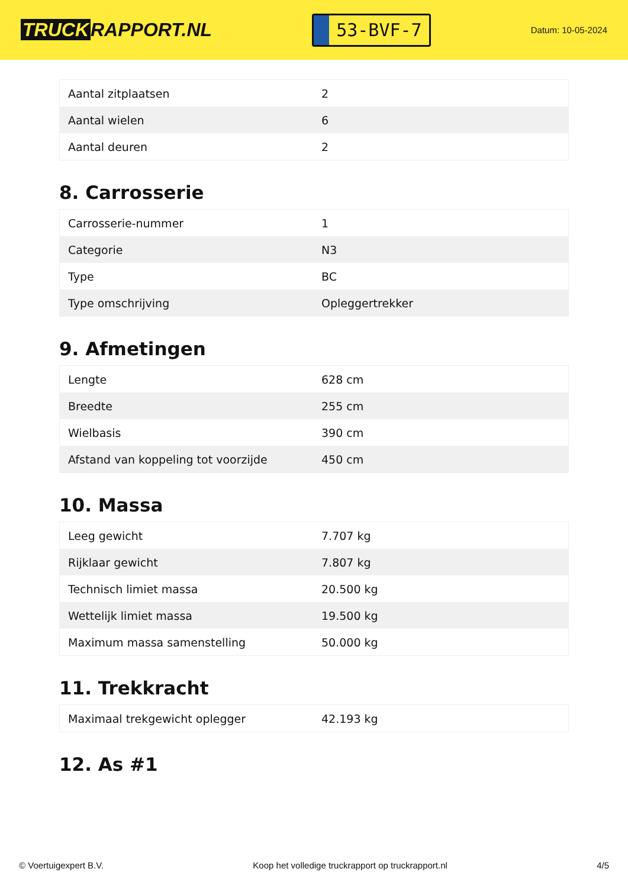TRUCK RAPPORT.NL
53-BVF-7
Datum: 10-05-2024
| Aantal zitplaatsen | 2 |
| Aantal wielen | 6 |
| Aantal deuren | 2 |
8. Carrosserie
| Carrosserie-nummer | 1 |
| Categorie | N3 |
| Type | BC |
| Type omschrijving | Opleggertrekker |
9. Afmetingen
| Lengte | 628 cm |
| Breedte | 255 cm |
| Wielbasis | 390 cm |
| Afstand van koppeling tot voorzijde | 450 cm |
10. Massa
| Leeg gewicht | 7.707 kg |
| Rijklaar gewicht | 7.807 kg |
| Technisch limiet massa | 20.500 kg |
| Wettelijk limiet massa | 19.500 kg |
| Maximum massa samenstelling | 50.000 kg |
11. Trekkracht
| Maximaal trekgewicht oplegger | 42.193 kg |
12. As #1
© Voertuigexpert B.V. Koop het volledige truckrapport op truckrapport.nl 4/5